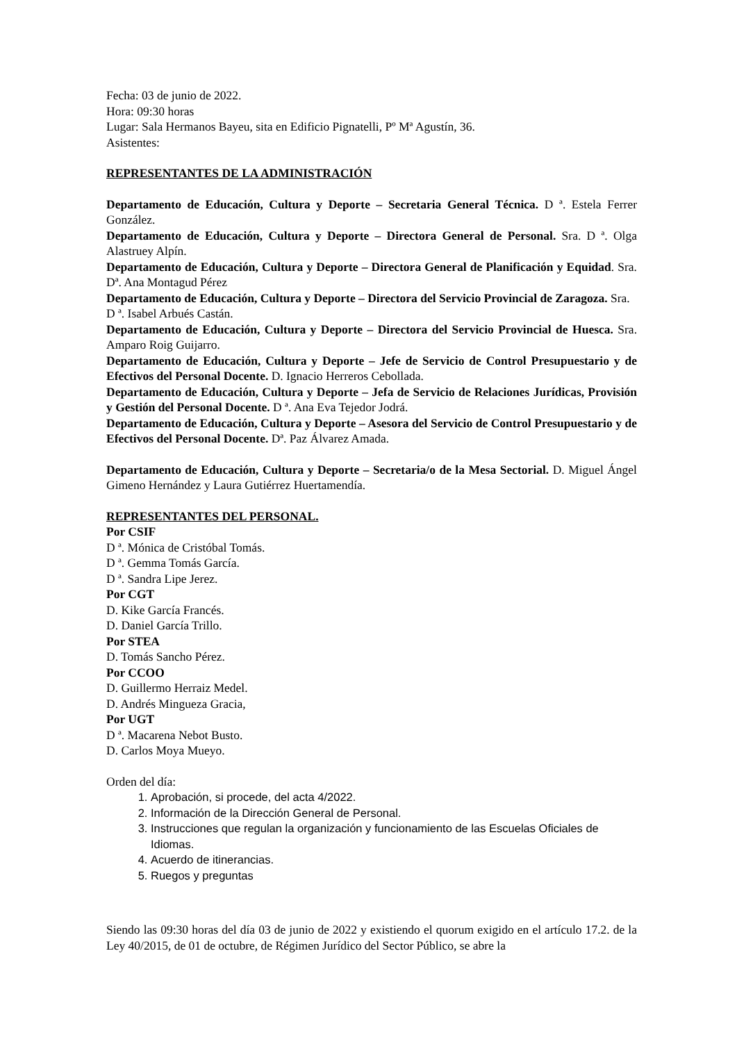Fecha: 03 de junio de 2022.
Hora: 09:30 horas
Lugar: Sala Hermanos Bayeu, sita en Edificio Pignatelli, Pº Mª Agustín, 36.
Asistentes:
REPRESENTANTES DE LA ADMINISTRACIÓN
Departamento de Educación, Cultura y Deporte – Secretaria General Técnica. D ª. Estela Ferrer González.
Departamento de Educación, Cultura y Deporte – Directora General de Personal. Sra. D ª. Olga Alastruey Alpín.
Departamento de Educación, Cultura y Deporte – Directora General de Planificación y Equidad. Sra. Dª. Ana Montagud Pérez
Departamento de Educación, Cultura y Deporte – Directora del Servicio Provincial de Zaragoza. Sra. D ª. Isabel Arbués Castán.
Departamento de Educación, Cultura y Deporte – Directora del Servicio Provincial de Huesca. Sra. Amparo Roig Guijarro.
Departamento de Educación, Cultura y Deporte – Jefe de Servicio de Control Presupuestario y de Efectivos del Personal Docente. D. Ignacio Herreros Cebollada.
Departamento de Educación, Cultura y Deporte – Jefa de Servicio de Relaciones Jurídicas, Provisión y Gestión del Personal Docente. D ª. Ana Eva Tejedor Jodrá.
Departamento de Educación, Cultura y Deporte – Asesora del Servicio de Control Presupuestario y de Efectivos del Personal Docente. Dª. Paz Álvarez Amada.
Departamento de Educación, Cultura y Deporte – Secretaria/o de la Mesa Sectorial. D. Miguel Ángel Gimeno Hernández y Laura Gutiérrez Huertamendía.
REPRESENTANTES DEL PERSONAL.
Por CSIF
D ª. Mónica de Cristóbal Tomás.
D ª. Gemma Tomás García.
D ª. Sandra Lipe Jerez.
Por CGT
D. Kike García Francés.
D. Daniel García Trillo.
Por STEA
D. Tomás Sancho Pérez.
Por CCOO
D. Guillermo Herraiz Medel.
D. Andrés Mingueza Gracia,
Por UGT
D ª. Macarena Nebot Busto.
D. Carlos Moya Mueyo.
Orden del día:
1. Aprobación, si procede, del acta 4/2022.
2. Información de la Dirección General de Personal.
3. Instrucciones que regulan la organización y funcionamiento de las Escuelas Oficiales de Idiomas.
4. Acuerdo de itinerancias.
5. Ruegos y preguntas
Siendo las 09:30 horas del día 03 de junio de 2022 y existiendo el quorum exigido en el artículo 17.2. de la Ley 40/2015, de 01 de octubre, de Régimen Jurídico del Sector Público, se abre la